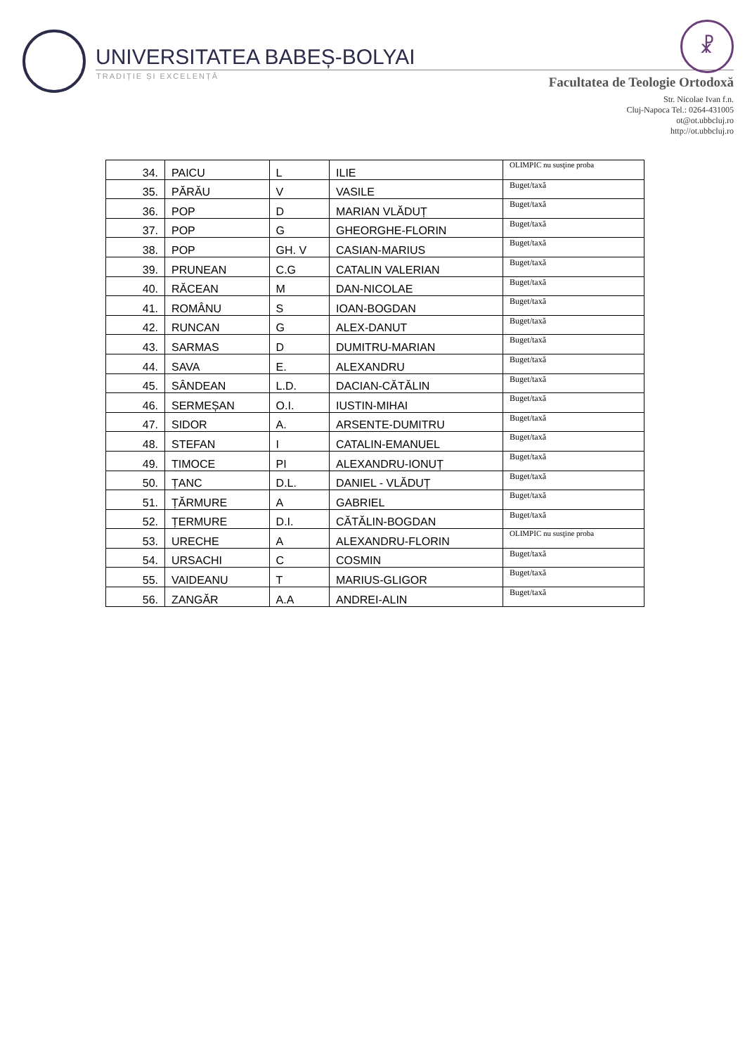UNIVERSITATEA BABEȘ-BOLYAI
TRADIȚIE ȘI EXCELENȚĂ
☧
Facultatea de Teologie Ortodoxă
Str. Nicolae Ivan f.n.
Cluj-Napoca Tel.: 0264-431005
ot@ot.ubbcluj.ro
http://ot.ubbcluj.ro
| 34. | PAICU | L | ILIE | OLIMPIC nu susţine proba |
| 35. | PĂRĂU | V | VASILE | Buget/taxă |
| 36. | POP | D | MARIAN VLĂDUȚ | Buget/taxă |
| 37. | POP | G | GHEORGHE-FLORIN | Buget/taxă |
| 38. | POP | GH. V | CASIAN-MARIUS | Buget/taxă |
| 39. | PRUNEAN | C.G | CATALIN VALERIAN | Buget/taxă |
| 40. | RĂCEAN | M | DAN-NICOLAE | Buget/taxă |
| 41. | ROMÂNU | S | IOAN-BOGDAN | Buget/taxă |
| 42. | RUNCAN | G | ALEX-DANUT | Buget/taxă |
| 43. | SARMAS | D | DUMITRU-MARIAN | Buget/taxă |
| 44. | SAVA | E. | ALEXANDRU | Buget/taxă |
| 45. | SÂNDEAN | L.D. | DACIAN-CĂTĂLIN | Buget/taxă |
| 46. | SERMEȘAN | O.I. | IUSTIN-MIHAI | Buget/taxă |
| 47. | SIDOR | A. | ARSENTE-DUMITRU | Buget/taxă |
| 48. | STEFAN | I | CATALIN-EMANUEL | Buget/taxă |
| 49. | TIMOCE | PI | ALEXANDRU-IONUȚ | Buget/taxă |
| 50. | ȚANC | D.L. | DANIEL - VLĂDUȚ | Buget/taxă |
| 51. | ȚĂRMURE | A | GABRIEL | Buget/taxă |
| 52. | ȚERMURE | D.I. | CĂTĂLIN-BOGDAN | Buget/taxă |
| 53. | URECHE | A | ALEXANDRU-FLORIN | OLIMPIC nu susţine proba |
| 54. | URSACHI | C | COSMIN | Buget/taxă |
| 55. | VAIDEANU | T | MARIUS-GLIGOR | Buget/taxă |
| 56. | ZANGĂR | A.A | ANDREI-ALIN | Buget/taxă |